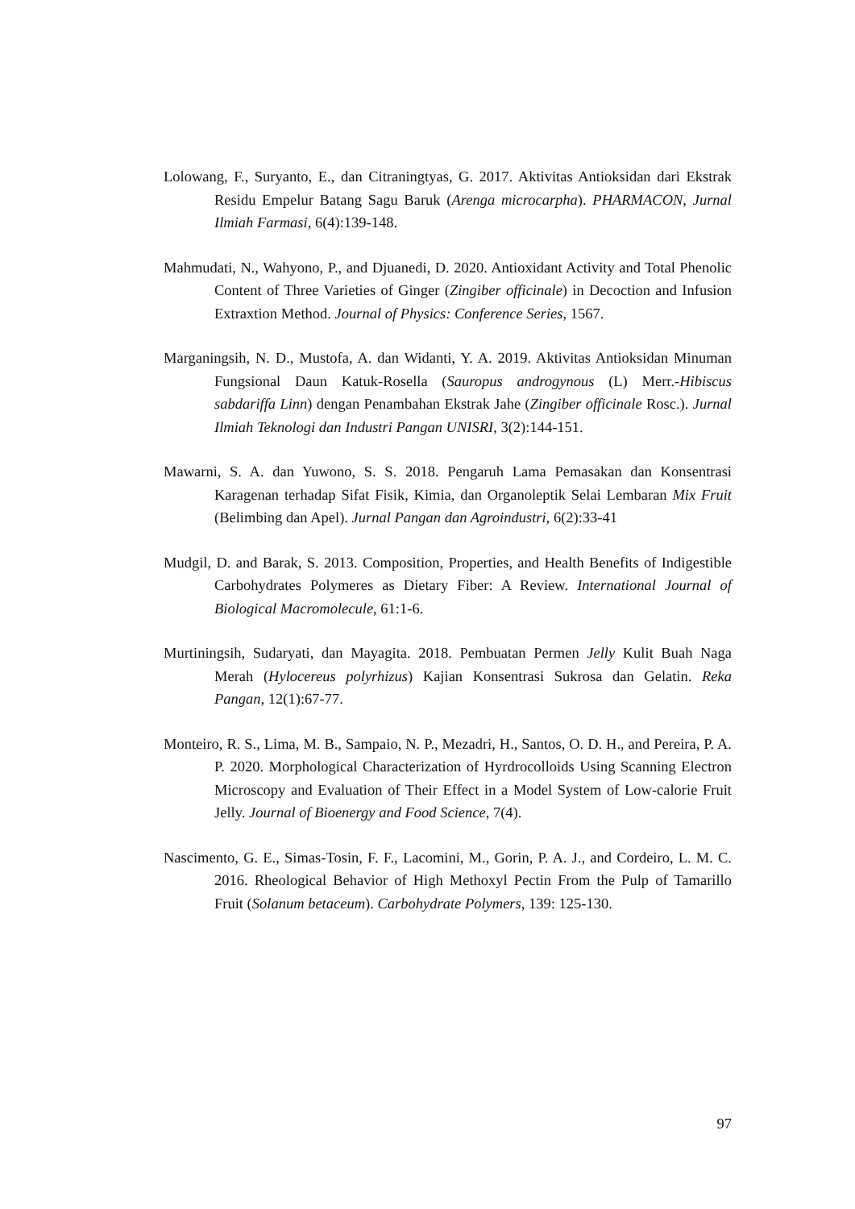Lolowang, F., Suryanto, E., dan Citraningtyas, G. 2017. Aktivitas Antioksidan dari Ekstrak Residu Empelur Batang Sagu Baruk (Arenga microcarpha). PHARMACON, Jurnal Ilmiah Farmasi, 6(4):139-148.
Mahmudati, N., Wahyono, P., and Djuanedi, D. 2020. Antioxidant Activity and Total Phenolic Content of Three Varieties of Ginger (Zingiber officinale) in Decoction and Infusion Extraxtion Method. Journal of Physics: Conference Series, 1567.
Marganingsih, N. D., Mustofa, A. dan Widanti, Y. A. 2019. Aktivitas Antioksidan Minuman Fungsional Daun Katuk-Rosella (Sauropus androgynous (L) Merr.-Hibiscus sabdariffa Linn) dengan Penambahan Ekstrak Jahe (Zingiber officinale Rosc.). Jurnal Ilmiah Teknologi dan Industri Pangan UNISRI, 3(2):144-151.
Mawarni, S. A. dan Yuwono, S. S. 2018. Pengaruh Lama Pemasakan dan Konsentrasi Karagenan terhadap Sifat Fisik, Kimia, dan Organoleptik Selai Lembaran Mix Fruit (Belimbing dan Apel). Jurnal Pangan dan Agroindustri, 6(2):33-41
Mudgil, D. and Barak, S. 2013. Composition, Properties, and Health Benefits of Indigestible Carbohydrates Polymeres as Dietary Fiber: A Review. International Journal of Biological Macromolecule, 61:1-6.
Murtiningsih, Sudaryati, dan Mayagita. 2018. Pembuatan Permen Jelly Kulit Buah Naga Merah (Hylocereus polyrhizus) Kajian Konsentrasi Sukrosa dan Gelatin. Reka Pangan, 12(1):67-77.
Monteiro, R. S., Lima, M. B., Sampaio, N. P., Mezadri, H., Santos, O. D. H., and Pereira, P. A. P. 2020. Morphological Characterization of Hyrdrocolloids Using Scanning Electron Microscopy and Evaluation of Their Effect in a Model System of Low-calorie Fruit Jelly. Journal of Bioenergy and Food Science, 7(4).
Nascimento, G. E., Simas-Tosin, F. F., Lacomini, M., Gorin, P. A. J., and Cordeiro, L. M. C. 2016. Rheological Behavior of High Methoxyl Pectin From the Pulp of Tamarillo Fruit (Solanum betaceum). Carbohydrate Polymers, 139: 125-130.
97